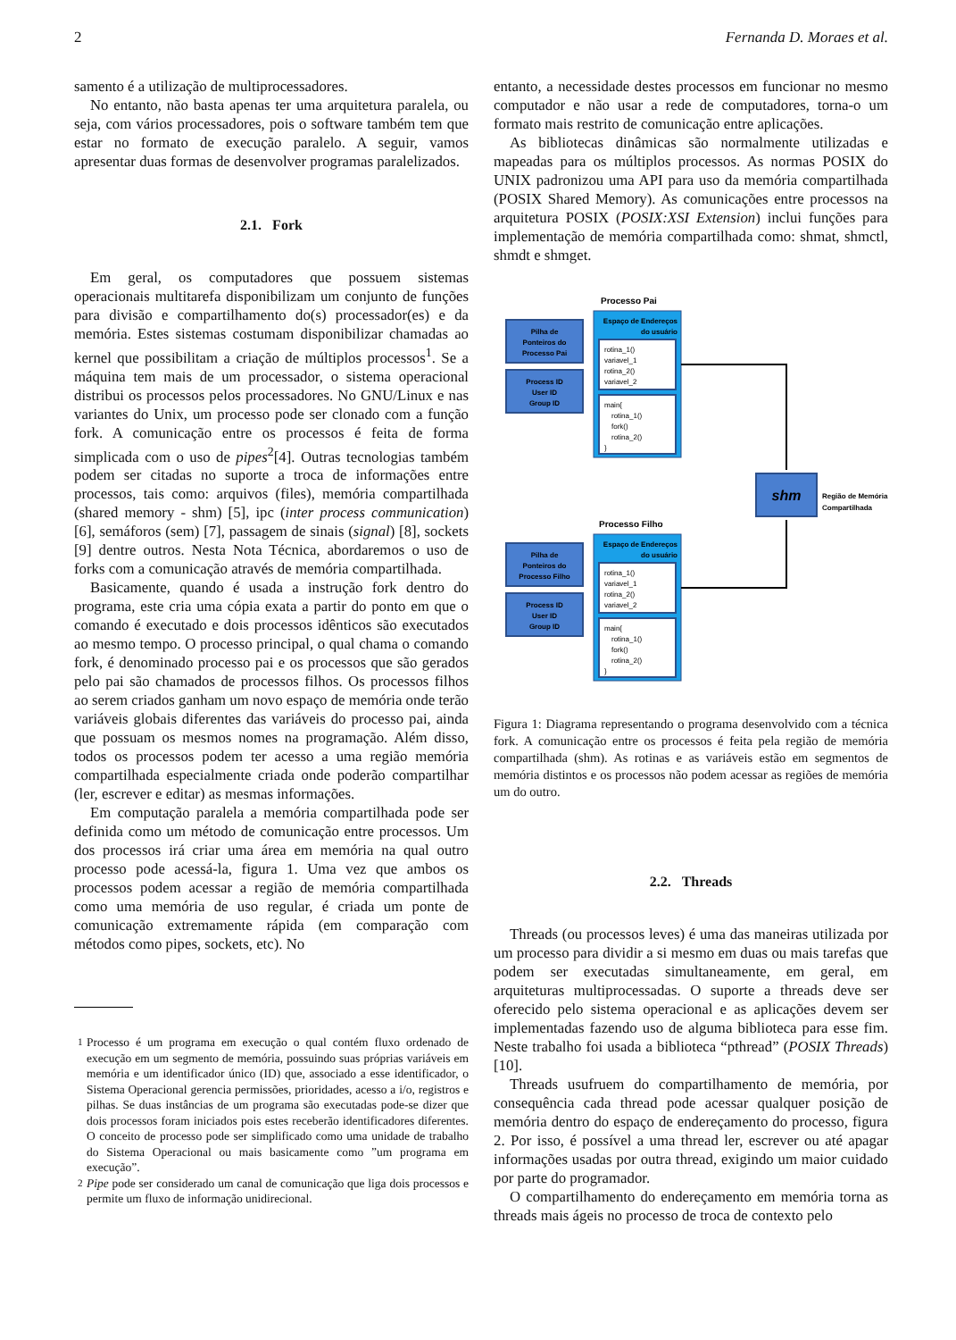2 Fernanda D. Moraes et al.
samento é a utilização de multiprocessadores.
No entanto, não basta apenas ter uma arquitetura paralela, ou seja, com vários processadores, pois o software também tem que estar no formato de execução paralelo. A seguir, vamos apresentar duas formas de desenvolver programas paralelizados.
2.1. Fork
Em geral, os computadores que possuem sistemas operacionais multitarefa disponibilizam um conjunto de funções para divisão e compartilhamento do(s) processador(es) e da memória. Estes sistemas costumam disponibilizar chamadas ao kernel que possibilitam a criação de múltiplos processos<sup>1</sup>. Se a máquina tem mais de um processador, o sistema operacional distribui os processos pelos processadores. No GNU/Linux e nas variantes do Unix, um processo pode ser clonado com a função fork. A comunicação entre os processos é feita de forma simplicada com o uso de pipes<sup>2</sup>[4]. Outras tecnologias também podem ser citadas no suporte a troca de informações entre processos, tais como: arquivos (files), memória compartilhada (shared memory - shm) [5], ipc (inter process communication) [6], semáforos (sem) [7], passagem de sinais (signal) [8], sockets [9] dentre outros. Nesta Nota Técnica, abordaremos o uso de forks com a comunicação através de memória compartilhada.
Basicamente, quando é usada a instrução fork dentro do programa, este cria uma cópia exata a partir do ponto em que o comando é executado e dois processos idênticos são executados ao mesmo tempo. O processo principal, o qual chama o comando fork, é denominado processo pai e os processos que são gerados pelo pai são chamados de processos filhos. Os processos filhos ao serem criados ganham um novo espaço de memória onde terão variáveis globais diferentes das variáveis do processo pai, ainda que possuam os mesmos nomes na programação. Além disso, todos os processos podem ter acesso a uma região memória compartilhada especialmente criada onde poderão compartilhar (ler, escrever e editar) as mesmas informações.
Em computação paralela a memória compartilhada pode ser definida como um método de comunicação entre processos. Um dos processos irá criar uma área em memória na qual outro processo pode acessá-la, figura 1. Uma vez que ambos os processos podem acessar a região de memória compartilhada como uma memória de uso regular, é criada um ponte de comunicação extremamente rápida (em comparação com métodos como pipes, sockets, etc). No
<sup>1</sup> Processo é um programa em execução o qual contém fluxo ordenado de execução em um segmento de memória, possuindo suas próprias variáveis em memória e um identificador único (ID) que, associado a esse identificador, o Sistema Operacional gerencia permissões, prioridades, acesso a i/o, registros e pilhas. Se duas instâncias de um programa são executadas pode-se dizer que dois processos foram iniciados pois estes receberão identificadores diferentes. O conceito de processo pode ser simplificado como uma unidade de trabalho do Sistema Operacional ou mais basicamente como ”um programa em execução”.
<sup>2</sup> Pipe pode ser considerado um canal de comunicação que liga dois processos e permite um fluxo de informação unidirecional.
entanto, a necessidade destes processos em funcionar no mesmo computador e não usar a rede de computadores, torna-o um formato mais restrito de comunicação entre aplicações.
As bibliotecas dinâmicas são normalmente utilizadas e mapeadas para os múltiplos processos. As normas POSIX do UNIX padronizou uma API para uso da memória compartilhada (POSIX Shared Memory). As comunicações entre processos na arquitetura POSIX (POSIX:XSI Extension) inclui funções para implementação de memória compartilhada como: shmat, shmctl, shmdt e shmget.
Processo Pai
Processo Filho
Pilha de
Ponteiros do
Processo Pai
Process ID
User ID
Group ID
Espaço de Endereços
do usuário
rotina_1()
variavel_1
rotina_2()
variavel_2
main{
rotina_1()
fork()
rotina_2()
}
Pilha de
Ponteiros do
Processo Filho
Process ID
User ID
Group ID
Espaço de Endereços
do usuário
rotina_1()
variavel_1
rotina_2()
variavel_2
main{
rotina_1()
fork()
rotina_2()
}
shm
Região de Memória
Compartilhada
Figura 1: Diagrama representando o programa desenvolvido com a técnica fork. A comunicação entre os processos é feita pela região de memória compartilhada (shm). As rotinas e as variáveis estão em segmentos de memória distintos e os processos não podem acessar as regiões de memória um do outro.
2.2. Threads
Threads (ou processos leves) é uma das maneiras utilizada por um processo para dividir a si mesmo em duas ou mais tarefas que podem ser executadas simultaneamente, em geral, em arquiteturas multiprocessadas. O suporte a threads deve ser oferecido pelo sistema operacional e as aplicações devem ser implementadas fazendo uso de alguma biblioteca para esse fim. Neste trabalho foi usada a biblioteca “pthread” (POSIX Threads)[10].
Threads usufruem do compartilhamento de memória, por consequência cada thread pode acessar qualquer posição de memória dentro do espaço de endereçamento do processo, figura 2. Por isso, é possível a uma thread ler, escrever ou até apagar informações usadas por outra thread, exigindo um maior cuidado por parte do programador.
O compartilhamento do endereçamento em memória torna as threads mais ágeis no processo de troca de contexto pelo